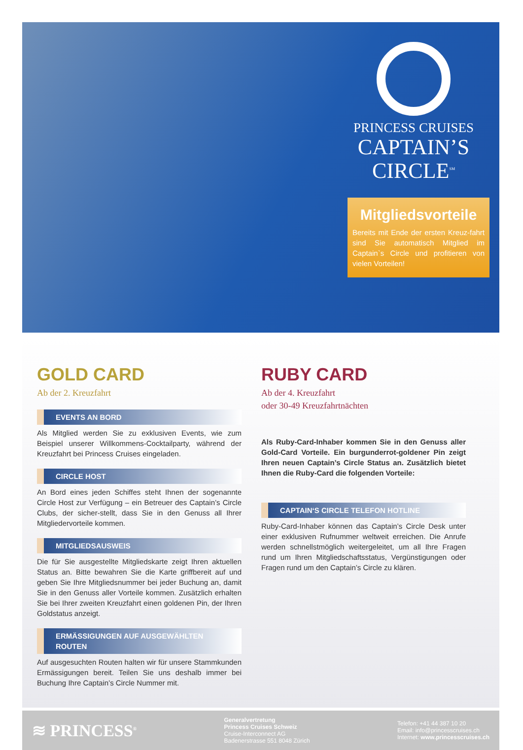PRINCESS CRUISES
CAPTAIN’S CIRCLE<sup>SM</sup>
Mitgliedsvorteile
Bereits mit Ende der ersten Kreuz-fahrt sind Sie automatisch Mitglied im Captain`s Circle und profitieren von vielen Vorteilen!
GOLD CARD
Ab der 2. Kreuzfahrt
EVENTS AN BORD
Als Mitglied werden Sie zu exklusiven Events, wie zum Beispiel unserer Willkommens-Cocktailparty, während der Kreuzfahrt bei Princess Cruises eingeladen.
CIRCLE HOST
An Bord eines jeden Schiffes steht Ihnen der sogenannte Circle Host zur Verfügung – ein Betreuer des Captain’s Circle Clubs, der sicher-stellt, dass Sie in den Genuss all Ihrer Mitgliedervorteile kommen.
MITGLIEDSAUSWEIS
Die für Sie ausgestellte Mitgliedskarte zeigt Ihren aktuellen Status an. Bitte bewahren Sie die Karte griffbereit auf und geben Sie Ihre Mitgliedsnummer bei jeder Buchung an, damit Sie in den Genuss aller Vorteile kommen. Zusätzlich erhalten Sie bei Ihrer zweiten Kreuzfahrt einen goldenen Pin, der Ihren Goldstatus anzeigt.
ERMÄSSIGUNGEN AUF AUSGEWÄHLTEN ROUTEN
Auf ausgesuchten Routen halten wir für unsere Stammkunden Ermässigungen bereit. Teilen Sie uns deshalb immer bei Buchung Ihre Captain’s Circle Nummer mit.
RUBY CARD
Ab der 4. Kreuzfahrt
oder 30-49 Kreuzfahrtnächten
Als Ruby-Card-Inhaber kommen Sie in den Genuss aller Gold-Card Vorteile. Ein burgunderrot-goldener Pin zeigt Ihren neuen Captain’s Circle Status an. Zusätzlich bietet Ihnen die Ruby-Card die folgenden Vorteile:
CAPTAIN‘S CIRCLE TELEFON HOTLINE
Ruby-Card-Inhaber können das Captain’s Circle Desk unter einer exklusiven Rufnummer weltweit erreichen. Die Anrufe werden schnellstmöglich weitergeleitet, um all Ihre Fragen rund um Ihren Mitgliedschaftsstatus, Vergünstigungen oder Fragen rund um den Captain’s Circle zu klären.
≋ PRINCESS<sup>®</sup>
Generalvertretung
Princess Cruises Schweiz
Cruise-Interconnect AG
Badenerstrasse 551 8048 Zürich
Telefon: +41 44 387 10 20
Email: info@princesscruises.ch
Internet: www.princesscruises.ch